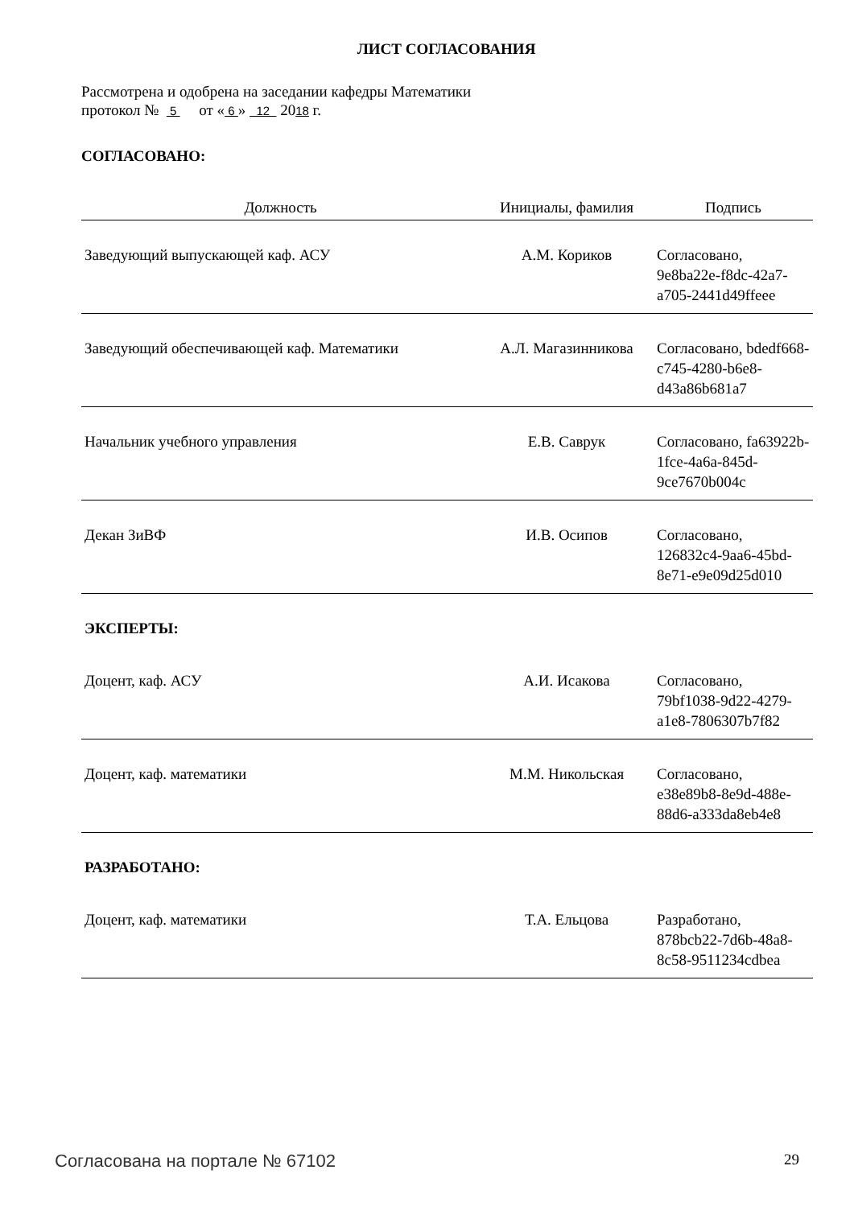ЛИСТ СОГЛАСОВАНИЯ
Рассмотрена и одобрена на заседании кафедры Математики
протокол № 5 от « 6 » 12 2018 г.
СОГЛАСОВАНО:
| Должность | Инициалы, фамилия | Подпись |
| --- | --- | --- |
| Заведующий выпускающей каф. АСУ | А.М. Кориков | Согласовано, 9e8ba22e-f8dc-42a7-a705-2441d49ffeee |
| Заведующий обеспечивающей каф. Математики | А.Л. Магазинникова | Согласовано, bdedf668-c745-4280-b6e8-d43a86b681a7 |
| Начальник учебного управления | Е.В. Саврук | Согласовано, fa63922b-1fce-4a6a-845d-9ce7670b004c |
| Декан ЗиВФ | И.В. Осипов | Согласовано, 126832c4-9aa6-45bd-8e71-e9e09d25d010 |
| ЭКСПЕРТЫ: | | |
| Доцент, каф. АСУ | А.И. Исакова | Согласовано, 79bf1038-9d22-4279-a1e8-7806307b7f82 |
| Доцент, каф. математики | М.М. Никольская | Согласовано, e38e89b8-8e9d-488e-88d6-a333da8eb4e8 |
| РАЗРАБОТАНО: | | |
| Доцент, каф. математики | Т.А. Ельцова | Разработано, 878bcb22-7d6b-48a8-8c58-9511234cdbea |
Согласована на портале № 67102 29